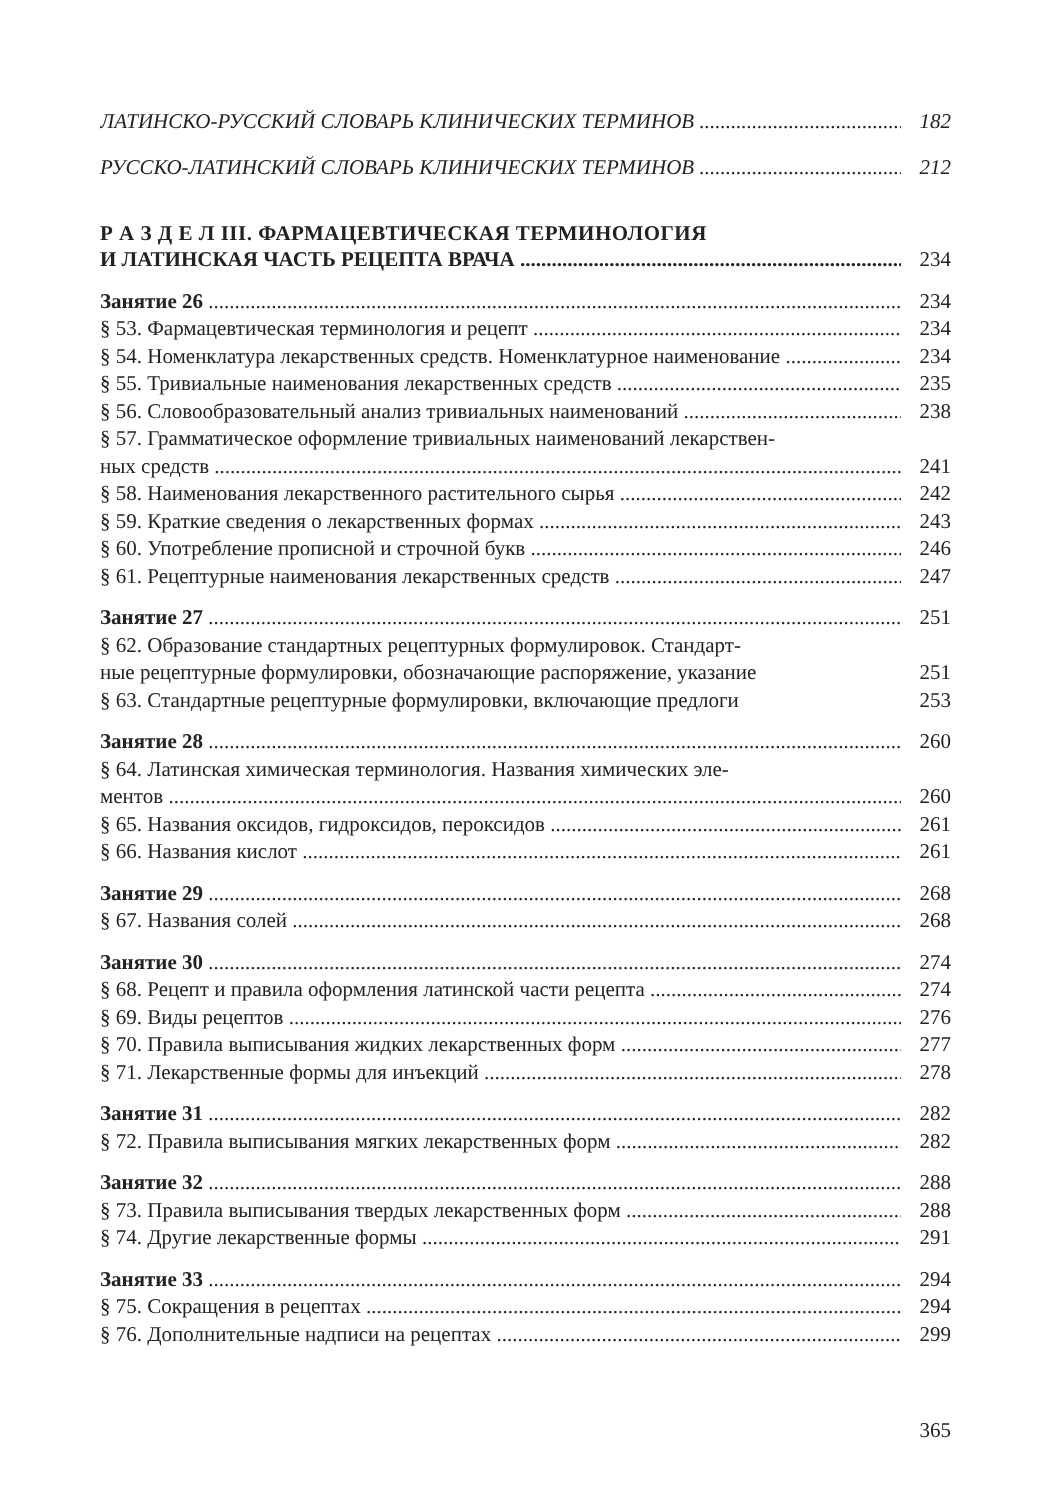ЛАТИНСКО-РУССКИЙ СЛОВАРЬ КЛИНИЧЕСКИХ ТЕРМИНОВ 182
РУССКО-ЛАТИНСКИЙ СЛОВАРЬ КЛИНИЧЕСКИХ ТЕРМИНОВ 212
Р А З Д Е Л III. ФАРМАЦЕВТИЧЕСКАЯ ТЕРМИНОЛОГИЯ
И ЛАТИНСКАЯ ЧАСТЬ РЕЦЕПТА ВРАЧА 234
Занятие 26 234
§ 53. Фармацевтическая терминология и рецепт 234
§ 54. Номенклатура лекарственных средств. Номенклатурное наименование 234
§ 55. Тривиальные наименования лекарственных средств 235
§ 56. Словообразовательный анализ тривиальных наименований 238
§ 57. Грамматическое оформление тривиальных наименований лекарствен-
ных средств 241
§ 58. Наименования лекарственного растительного сырья 242
§ 59. Краткие сведения о лекарственных формах 243
§ 60. Употребление прописной и строчной букв 246
§ 61. Рецептурные наименования лекарственных средств 247
Занятие 27 251
§ 62. Образование стандартных рецептурных формулировок. Стандарт-
ные рецептурные формулировки, обозначающие распоряжение, указание 251
§ 63. Стандартные рецептурные формулировки, включающие предлоги 253
Занятие 28 260
§ 64. Латинская химическая терминология. Названия химических эле-
ментов 260
§ 65. Названия оксидов, гидроксидов, пероксидов 261
§ 66. Названия кислот 261
Занятие 29 268
§ 67. Названия солей 268
Занятие 30 274
§ 68. Рецепт и правила оформления латинской части рецепта 274
§ 69. Виды рецептов 276
§ 70. Правила выписывания жидких лекарственных форм 277
§ 71. Лекарственные формы для инъекций 278
Занятие 31 282
§ 72. Правила выписывания мягких лекарственных форм 282
Занятие 32 288
§ 73. Правила выписывания твердых лекарственных форм 288
§ 74. Другие лекарственные формы 291
Занятие 33 294
§ 75. Сокращения в рецептах 294
§ 76. Дополнительные надписи на рецептах 299
365